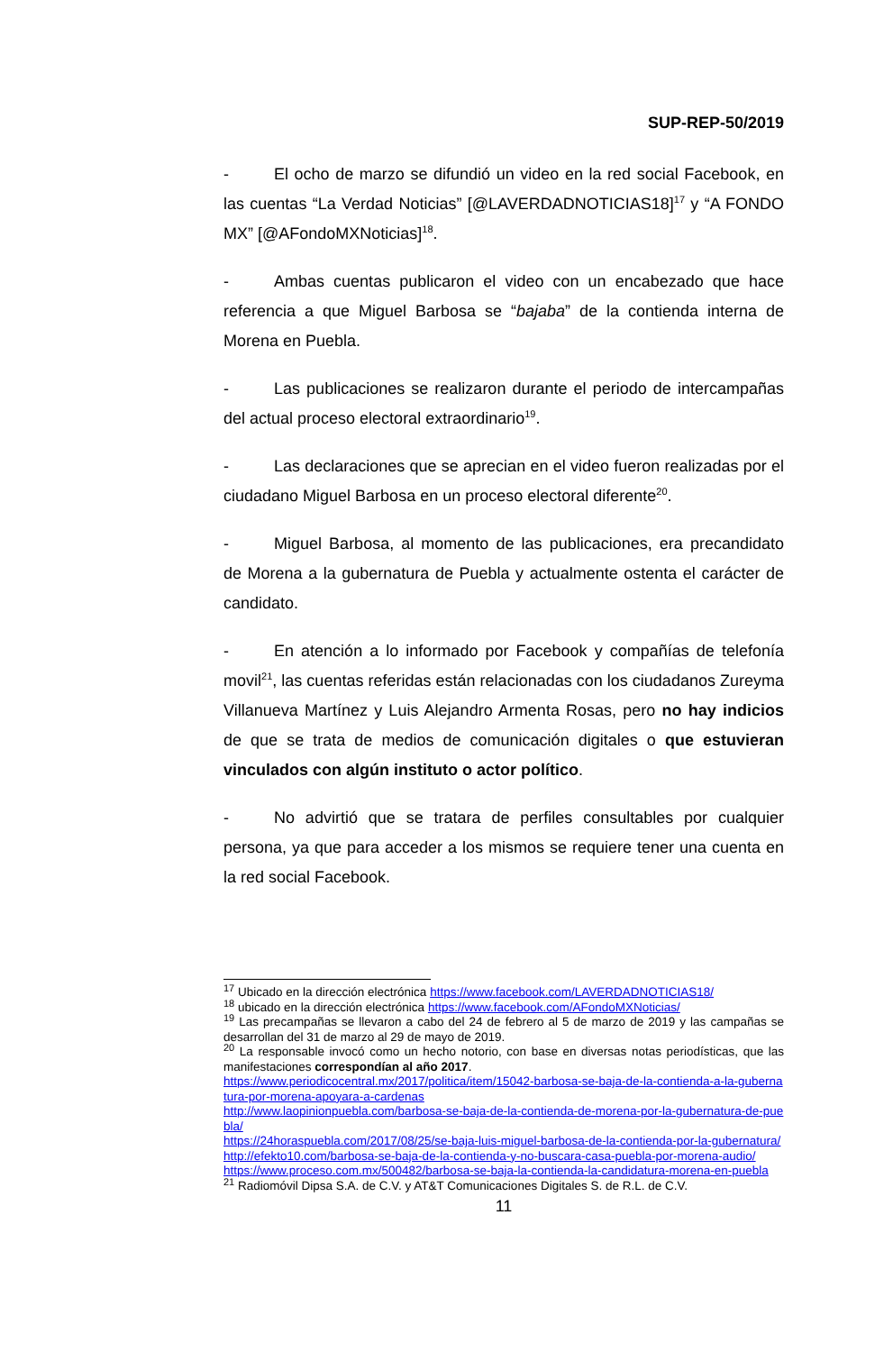SUP-REP-50/2019
- El ocho de marzo se difundió un video en la red social Facebook, en las cuentas “La Verdad Noticias” [@LAVERDADNOTICIAS18]<sup>17</sup> y “A FONDO MX” [@AFondoMXNoticias]<sup>18</sup>.
- Ambas cuentas publicaron el video con un encabezado que hace referencia a que Miguel Barbosa se “bajaba” de la contienda interna de Morena en Puebla.
- Las publicaciones se realizaron durante el periodo de intercampañas del actual proceso electoral extraordinario<sup>19</sup>.
- Las declaraciones que se aprecian en el video fueron realizadas por el ciudadano Miguel Barbosa en un proceso electoral diferente<sup>20</sup>.
- Miguel Barbosa, al momento de las publicaciones, era precandidato de Morena a la gubernatura de Puebla y actualmente ostenta el carácter de candidato.
- En atención a lo informado por Facebook y compañías de telefonía movil<sup>21</sup>, las cuentas referidas están relacionadas con los ciudadanos Zureyma Villanueva Martínez y Luis Alejandro Armenta Rosas, pero no hay indicios de que se trata de medios de comunicación digitales o que estuvieran vinculados con algún instituto o actor político.
- No advirtió que se tratara de perfiles consultables por cualquier persona, ya que para acceder a los mismos se requiere tener una cuenta en la red social Facebook.
<sup>17</sup> Ubicado en la dirección electrónica https://www.facebook.com/LAVERDADNOTICIAS18/
<sup>18</sup> ubicado en la dirección electrónica https://www.facebook.com/AFondoMXNoticias/
<sup>19</sup> Las precampañas se llevaron a cabo del 24 de febrero al 5 de marzo de 2019 y las campañas se desarrollan del 31 de marzo al 29 de mayo de 2019.
<sup>20</sup> La responsable invocó como un hecho notorio, con base en diversas notas periodísticas, que las manifestaciones correspondían al año 2017.
https://www.periodicocentral.mx/2017/politica/item/15042-barbosa-se-baja-de-la-contienda-a-la-gubernatura-por-morena-apoyara-a-cardenas
http://www.laopinionpuebla.com/barbosa-se-baja-de-la-contienda-de-morena-por-la-gubernatura-de-puebla/
https://24horaspuebla.com/2017/08/25/se-baja-luis-miguel-barbosa-de-la-contienda-por-la-gubernatura/
http://efekto10.com/barbosa-se-baja-de-la-contienda-y-no-buscara-casa-puebla-por-morena-audio/
https://www.proceso.com.mx/500482/barbosa-se-baja-la-contienda-la-candidatura-morena-en-puebla
<sup>21</sup> Radiomóvil Dipsa S.A. de C.V. y AT&T Comunicaciones Digitales S. de R.L. de C.V.
11